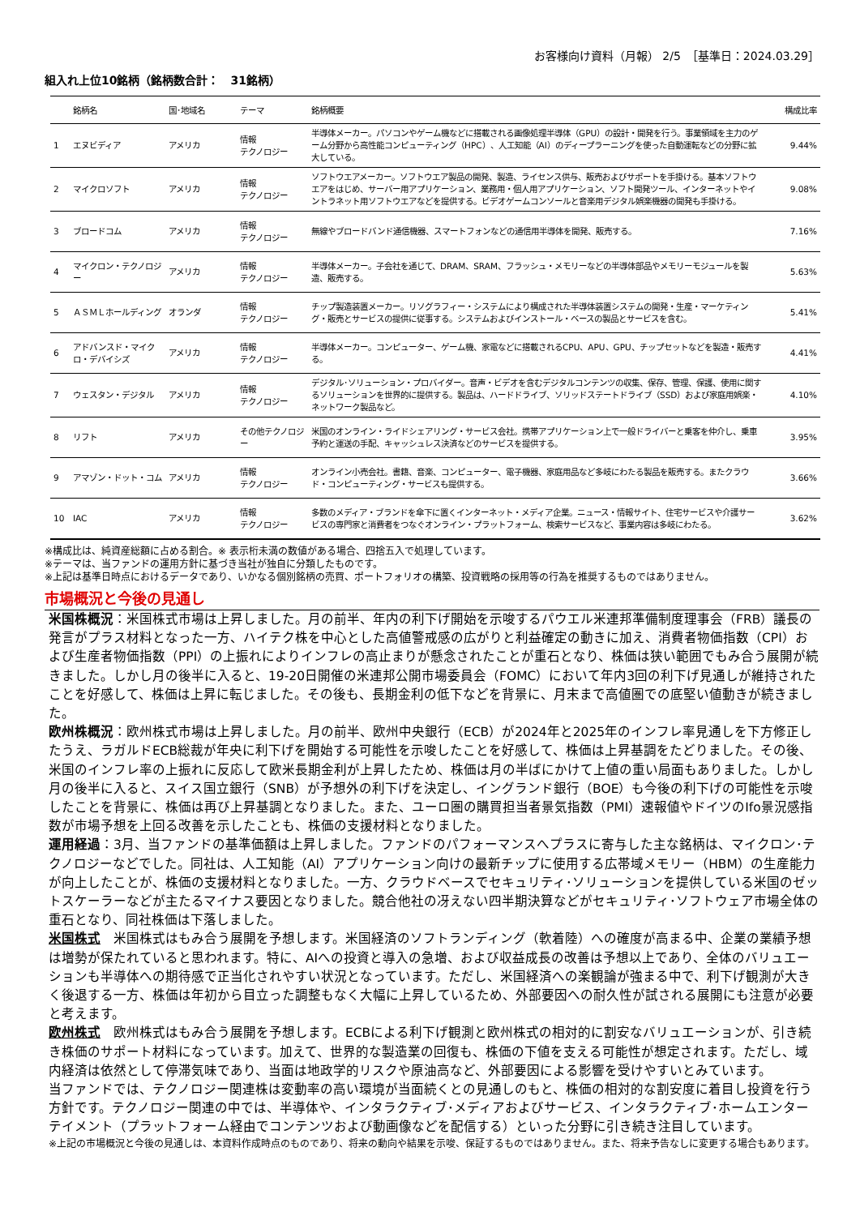お客様向け資料（月報） 2/5　［基準日：2024.03.29］
組入れ上位10銘柄（銘柄数合計：　31銘柄）
| | 銘柄名 | 国･地域名 | テーマ | 銘柄概要 | 構成比率 |
| --- | --- | --- | --- | --- | --- |
| 1 | エヌビディア | アメリカ | 情報 テクノロジー | 半導体メーカー。パソコンやゲーム機などに搭載される画像処理半導体（GPU）の設計・開発を行う。事業領域を主力のゲーム分野から高性能コンピューティング（HPC）、人工知能（AI）のディープラーニングを使った自動運転などの分野に拡大している。 | 9.44% |
| 2 | マイクロソフト | アメリカ | 情報 テクノロジー | ソフトウエアメーカー。ソフトウエア製品の開発、製造、ライセンス供与、販売およびサポートを手掛ける。基本ソフトウエアをはじめ、サーバー用アプリケーション、業務用・個人用アプリケーション、ソフト開発ツール、インターネットやイントラネット用ソフトウエアなどを提供する。ビデオゲームコンソールと音楽用デジタル娯楽機器の開発も手掛ける。 | 9.08% |
| 3 | ブロードコム | アメリカ | 情報 テクノロジー | 無線やブロードバンド通信機器、スマートフォンなどの通信用半導体を開発、販売する。 | 7.16% |
| 4 | マイクロン・テクノロジー | アメリカ | 情報 テクノロジー | 半導体メーカー。子会社を通じて、DRAM、SRAM、フラッシュ・メモリーなどの半導体部品やメモリーモジュールを製造、販売する。 | 5.63% |
| 5 | ＡＳＭＬホールディング | オランダ | 情報 テクノロジー | チップ製造装置メーカー。リソグラフィー・システムにより構成された半導体装置システムの開発・生産・マーケティング・販売とサービスの提供に従事する。システムおよびインストール・ベースの製品とサービスを含む。 | 5.41% |
| 6 | アドバンスド・マイクロ・デバイシズ | アメリカ | 情報 テクノロジー | 半導体メーカー。コンピューター、ゲーム機、家電などに搭載されるCPU、APU、GPU、チップセットなどを製造・販売する。 | 4.41% |
| 7 | ウェスタン・デジタル | アメリカ | 情報 テクノロジー | デジタル･ソリューション・プロバイダー。音声・ビデオを含むデジタルコンテンツの収集、保存、管理、保護、使用に関するソリューションを世界的に提供する。製品は、ハードドライブ、ソリッドステートドライブ（SSD）および家庭用娯楽・ネットワーク製品など。 | 4.10% |
| 8 | リフト | アメリカ | その他テクノロジー | 米国のオンライン・ライドシェアリング・サービス会社。携帯アプリケーション上で一般ドライバーと乗客を仲介し、乗車予約と運送の手配、キャッシュレス決済などのサービスを提供する。 | 3.95% |
| 9 | アマゾン・ドット・コム | アメリカ | 情報 テクノロジー | オンライン小売会社。書籍、音楽、コンピューター、電子機器、家庭用品など多岐にわたる製品を販売する。またクラウド・コンピューティング・サービスも提供する。 | 3.66% |
| 10 | IAC | アメリカ | 情報 テクノロジー | 多数のメディア・ブランドを傘下に置くインターネット・メディア企業。ニュース・情報サイト、住宅サービスや介護サービスの専門家と消費者をつなぐオンライン・プラットフォーム、検索サービスなど、事業内容は多岐にわたる。 | 3.62% |
※構成比は、純資産総額に占める割合。※ 表示桁未満の数値がある場合、四捨五入で処理しています。
※テーマは、当ファンドの運用方針に基づき当社が独自に分類したものです。
※上記は基準日時点におけるデータであり、いかなる個別銘柄の売買、ポートフォリオの構築、投資戦略の採用等の行為を推奨するものではありません。
市場概況と今後の見通し
米国株概況：米国株式市場は上昇しました。月の前半、年内の利下げ開始を示唆するパウエル米連邦準備制度理事会（FRB）議長の発言がプラス材料となった一方、ハイテク株を中心とした高値警戒感の広がりと利益確定の動きに加え、消費者物価指数（CPI）および生産者物価指数（PPI）の上振れによりインフレの高止まりが懸念されたことが重石となり、株価は狭い範囲でもみ合う展開が続きました。しかし月の後半に入ると、19-20日開催の米連邦公開市場委員会（FOMC）において年内3回の利下げ見通しが維持されたことを好感して、株価は上昇に転じました。その後も、長期金利の低下などを背景に、月末まで高値圏での底堅い値動きが続きました。
欧州株概況：欧州株式市場は上昇しました。月の前半、欧州中央銀行（ECB）が2024年と2025年のインフレ率見通しを下方修正したうえ、ラガルドECB総裁が年央に利下げを開始する可能性を示唆したことを好感して、株価は上昇基調をたどりました。その後、米国のインフレ率の上振れに反応して欧米長期金利が上昇したため、株価は月の半ばにかけて上値の重い局面もありました。しかし月の後半に入ると、スイス国立銀行（SNB）が予想外の利下げを決定し、イングランド銀行（BOE）も今後の利下げの可能性を示唆したことを背景に、株価は再び上昇基調となりました。また、ユーロ圏の購買担当者景気指数（PMI）速報値やドイツのIfo景況感指数が市場予想を上回る改善を示したことも、株価の支援材料となりました。
運用経過：3月、当ファンドの基準価額は上昇しました。ファンドのパフォーマンスへプラスに寄与した主な銘柄は、マイクロン･テクノロジーなどでした。同社は、人工知能（AI）アプリケーション向けの最新チップに使用する広帯域メモリー（HBM）の生産能力が向上したことが、株価の支援材料となりました。一方、クラウドベースでセキュリティ･ソリューションを提供している米国のゼットスケーラーなどが主たるマイナス要因となりました。競合他社の冴えない四半期決算などがセキュリティ･ソフトウェア市場全体の重石となり、同社株価は下落しました。
米国株式　米国株式はもみ合う展開を予想します。米国経済のソフトランディング（軟着陸）への確度が高まる中、企業の業績予想は増勢が保たれていると思われます。特に、AIへの投資と導入の急増、および収益成長の改善は予想以上であり、全体のバリュエーションも半導体への期待感で正当化されやすい状況となっています。ただし、米国経済への楽観論が強まる中で、利下げ観測が大きく後退する一方、株価は年初から目立った調整もなく大幅に上昇しているため、外部要因への耐久性が試される展開にも注意が必要と考えます。
欧州株式　欧州株式はもみ合う展開を予想します。ECBによる利下げ観測と欧州株式の相対的に割安なバリュエーションが、引き続き株価のサポート材料になっています。加えて、世界的な製造業の回復も、株価の下値を支える可能性が想定されます。ただし、域内経済は依然として停滞気味であり、当面は地政学的リスクや原油高など、外部要因による影響を受けやすいとみています。
当ファンドでは、テクノロジー関連株は変動率の高い環境が当面続くとの見通しのもと、株価の相対的な割安度に着目し投資を行う方針です。テクノロジー関連の中では、半導体や、インタラクティブ･メディアおよびサービス、インタラクティブ･ホームエンターテイメント（プラットフォーム経由でコンテンツおよび動画像などを配信する）といった分野に引き続き注目しています。
※上記の市場概況と今後の見通しは、本資料作成時点のものであり、将来の動向や結果を示唆、保証するものではありません。また、将来予告なしに変更する場合もあります。